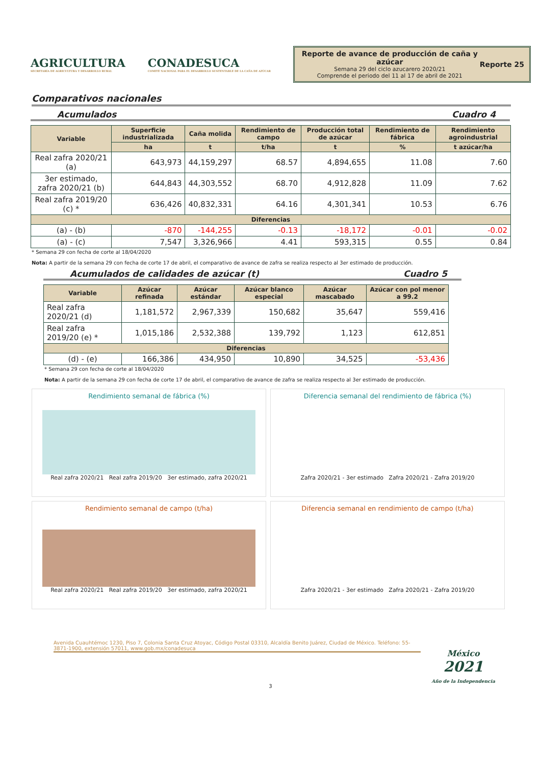AGRICULTURA
SECRETARÍA DE AGRICULTURA Y DESARROLLO RURAL
CONADESUCA
COMITÉ NACIONAL PARA EL DESARROLLO SUSTENTABLE DE LA CAÑA DE AZÚCAR
Reporte de avance de producción de caña y azúcar
Semana 29 del ciclo azucarero 2020/21
Comprende el periodo del 11 al 17 de abril de 2021
Reporte 25
Comparativos nacionales
Acumulados Cuadro 4
| Variable | Superficie industrializada | Caña molida | Rendimiento de campo | Producción total de azúcar | Rendimiento de fábrica | Rendimiento agroindustrial |
| --- | --- | --- | --- | --- | --- | --- |
| | ha | t | t/ha | t | % | t azúcar/ha |
| Real zafra 2020/21 (a) | 643,973 | 44,159,297 | 68.57 | 4,894,655 | 11.08 | 7.60 |
| 3er estimado, zafra 2020/21 (b) | 644,843 | 44,303,552 | 68.70 | 4,912,828 | 11.09 | 7.62 |
| Real zafra 2019/20 (c) * | 636,426 | 40,832,331 | 64.16 | 4,301,341 | 10.53 | 6.76 |
| Diferencias | | | | | | |
| (a) - (b) | -870 | -144,255 | -0.13 | -18,172 | -0.01 | -0.02 |
| (a) - (c) | 7,547 | 3,326,966 | 4.41 | 593,315 | 0.55 | 0.84 |
* Semana 29 con fecha de corte al 18/04/2020
Nota: A partir de la semana 29 con fecha de corte 17 de abril, el comparativo de avance de zafra se realiza respecto al 3er estimado de producción.
Acumulados de calidades de azúcar (t) Cuadro 5
| Variable | Azúcar refinada | Azúcar estándar | Azúcar blanco especial | Azúcar mascabado | Azúcar con pol menor a 99.2 |
| --- | --- | --- | --- | --- | --- |
| Real zafra 2020/21 (d) | 1,181,572 | 2,967,339 | 150,682 | 35,647 | 559,416 |
| Real zafra 2019/20 (e) * | 1,015,186 | 2,532,388 | 139,792 | 1,123 | 612,851 |
| Diferencias | | | | | |
| (d) - (e) | 166,386 | 434,950 | 10,890 | 34,525 | -53,436 |
* Semana 29 con fecha de corte al 18/04/2020
Nota: A partir de la semana 29 con fecha de corte 17 de abril, el comparativo de avance de zafra se realiza respecto al 3er estimado de producción.
Rendimiento semanal de fábrica (%)
Real zafra 2020/21 Real zafra 2019/20 3er estimado, zafra 2020/21
Diferencia semanal del rendimiento de fábrica (%)
Zafra 2020/21 - 3er estimado Zafra 2020/21 - Zafra 2019/20
Rendimiento semanal de campo (t/ha)
Real zafra 2020/21 Real zafra 2019/20 3er estimado, zafra 2020/21
Diferencia semanal en rendimiento de campo (t/ha)
Zafra 2020/21 - 3er estimado Zafra 2020/21 - Zafra 2019/20
Avenida Cuauhtémoc 1230, Piso 7, Colonia Santa Cruz Atoyac, Código Postal 03310, Alcaldía Benito Juárez, Ciudad de México. Teléfono: 55-3871-1900, extensión 57011, www.gob.mx/conadesuca
México
2021
Año de la Independencia
3